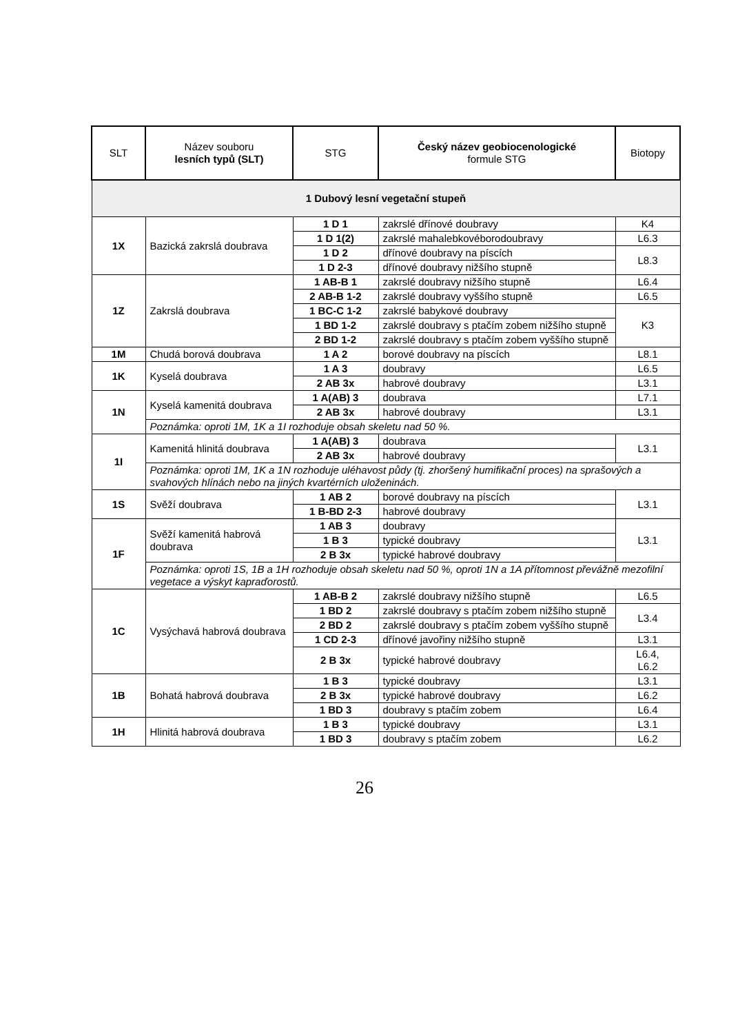| SLT | Název souboru lesních typů (SLT) | STG | Český název geobiocenologické formule STG | Biotopy |
| --- | --- | --- | --- | --- |
| 1 Dubový lesní vegetační stupeň | | | | |
| 1X | Bazická zakrslá doubrava | 1 D 1 | zakrslé dřínové doubravy | K4 |
| | | 1 D 1(2) | zakrslé mahalebkovéborodoubravy | L6.3 |
| | | 1 D 2 | dřínové doubravy na píscích | L8.3 |
| | | 1 D 2-3 | dřínové doubravy nižšího stupně | |
| 1Z | Zakrslá doubrava | 1 AB-B 1 | zakrslé doubravy nižšího stupně | L6.4 |
| | | 2 AB-B 1-2 | zakrslé doubravy vyššího stupně | L6.5 |
| | | 1 BC-C 1-2 | zakrslé babykové doubravy | K3 |
| | | 1 BD 1-2 | zakrslé doubravy s ptačím zobem nižšího stupně | |
| | | 2 BD 1-2 | zakrslé doubravy s ptačím zobem vyššího stupně | |
| 1M | Chudá borová doubrava | 1 A 2 | borové doubravy na píscích | L8.1 |
| 1K | Kyselá doubrava | 1 A 3 | doubravy | L6.5 |
| | | 2 AB 3x | habrové doubravy | L3.1 |
| 1N | Kyselá kamenitá doubrava | 1 A(AB) 3 | doubrava | L7.1 |
| | | 2 AB 3x | habrové doubravy | L3.1 |
| | Poznámka: oproti 1M, 1K a 1I rozhoduje obsah skeletu nad 50 %. | | | |
| 1I | Kamenitá hlinitá doubrava | 1 A(AB) 3 | doubrava | L3.1 |
| | | 2 AB 3x | habrové doubravy | |
| | Poznámka: oproti 1M, 1K a 1N rozhoduje uléhavost půdy (tj. zhoršený humifikační proces) na sprašových a svahových hlínách nebo na jiných kvartérních uloženinách. | | | |
| 1S | Svěží doubrava | 1 AB 2 | borové doubravy na píscích | L3.1 |
| | | 1 B-BD 2-3 | habrové doubravy | |
| 1F | Svěží kamenitá habrová doubrava | 1 AB 3 | doubravy | L3.1 |
| | | 1 B 3 | typické doubravy | |
| | | 2 B 3x | typické habrové doubravy | |
| | Poznámka: oproti 1S, 1B a 1H rozhoduje obsah skeletu nad 50 %, oproti 1N a 1A přítomnost převážně mezofilní vegetace a výskyt kapraďorostů. | | | |
| 1C | Vysýchavá habrová doubrava | 1 AB-B 2 | zakrslé doubravy nižšího stupně | L6.5 |
| | | 1 BD 2 | zakrslé doubravy s ptačím zobem nižšího stupně | L3.4 |
| | | 2 BD 2 | zakrslé doubravy s ptačím zobem vyššího stupně | |
| | | 1 CD 2-3 | dřínové javořiny nižšího stupně | L3.1 |
| | | 2 B 3x | typické habrové doubravy | L6.4, L6.2 |
| 1B | Bohatá habrová doubrava | 1 B 3 | typické doubravy | L3.1 |
| | | 2 B 3x | typické habrové doubravy | L6.2 |
| | | 1 BD 3 | doubravy s ptačím zobem | L6.4 |
| 1H | Hlinitá habrová doubrava | 1 B 3 | typické doubravy | L3.1 |
| | | 1 BD 3 | doubravy s ptačím zobem | L6.2 |
26